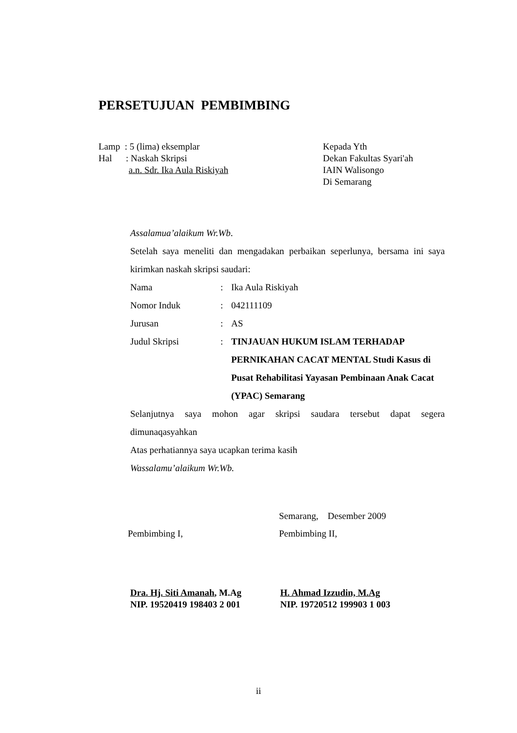PERSETUJUAN PEMBIMBING
Lamp : 5 (lima) eksemplar
Hal : Naskah Skripsi
a.n. Sdr. Ika Aula Riskiyah
Kepada Yth
Dekan Fakultas Syari'ah
IAIN Walisongo
Di Semarang
Assalamua’alaikum Wr.Wb.
Setelah saya meneliti dan mengadakan perbaikan seperlunya, bersama ini saya kirimkan naskah skripsi saudari:
Nama: Ika Aula Riskiyah
Nomor Induk: 042111109
Jurusan: AS
Judul Skripsi: TINJAUAN HUKUM ISLAM TERHADAP PERNIKAHAN CACAT MENTAL Studi Kasus di Pusat Rehabilitasi Yayasan Pembinaan Anak Cacat (YPAC) Semarang
Selanjutnya saya mohon agar skripsi saudara tersebut dapat segera dimunaqasyahkan
Atas perhatiannya saya ucapkan terima kasih
Wassalamu’alaikum Wr.Wb.
Semarang, Desember 2009
Pembimbing I, Pembimbing II,
Dra. Hj. Siti Amanah, M.Ag
NIP. 19520419 198403 2 001
H. Ahmad Izzudin, M.Ag
NIP. 19720512 199903 1 003
ii